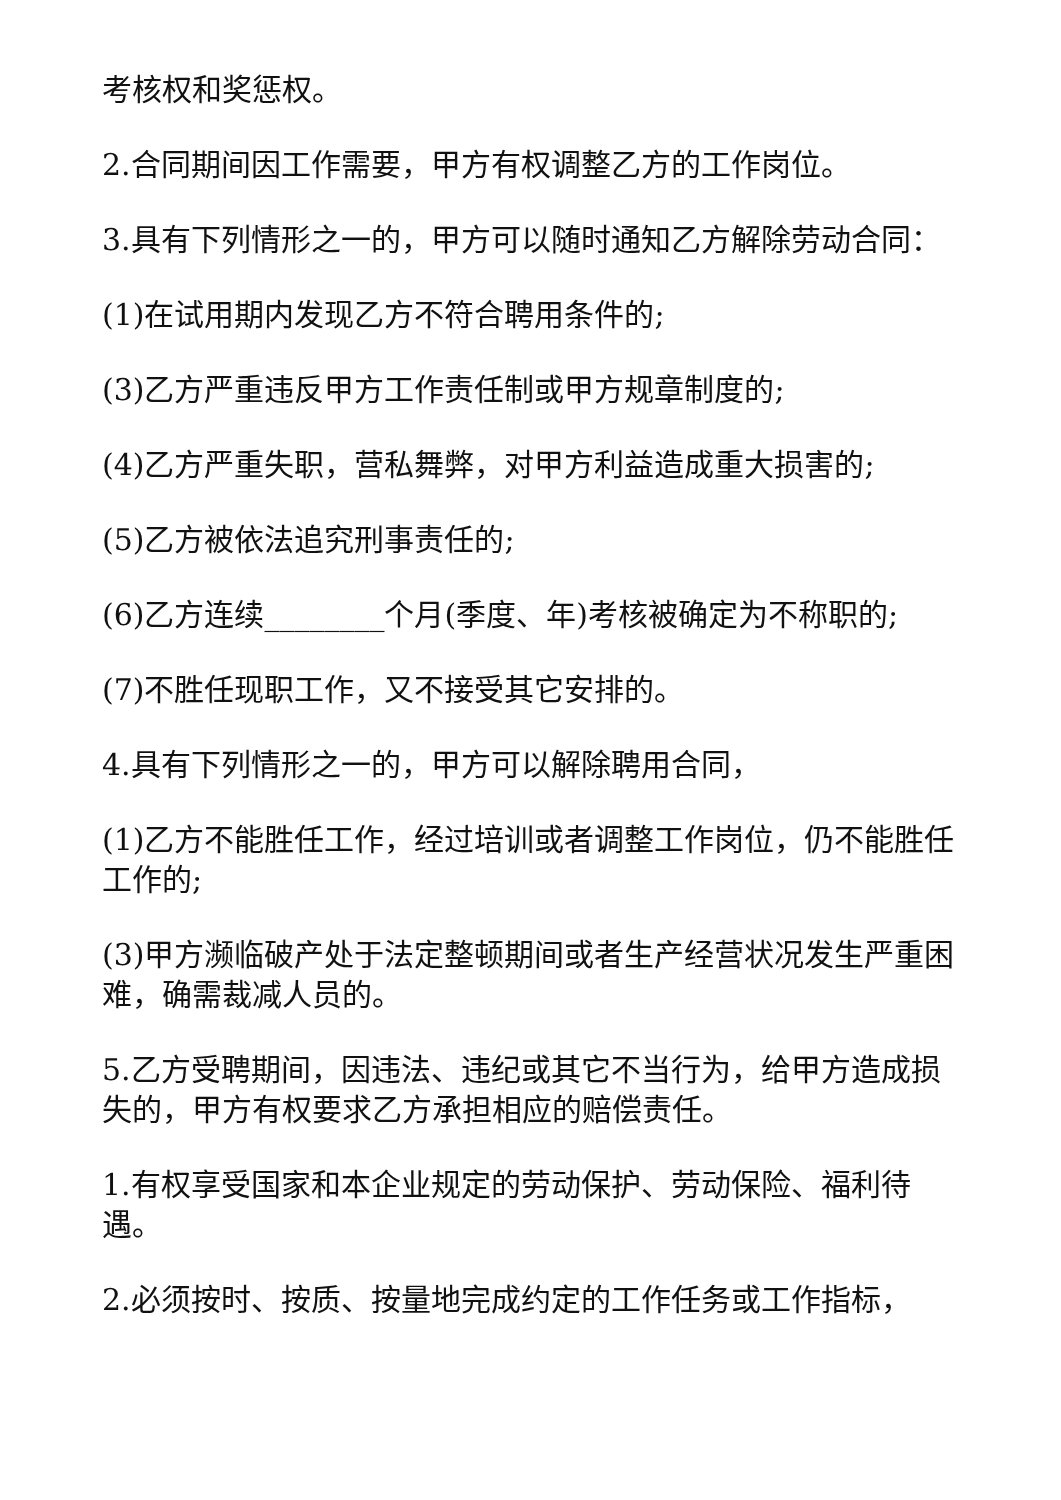考核权和奖惩权。
2.合同期间因工作需要，甲方有权调整乙方的工作岗位。
3.具有下列情形之一的，甲方可以随时通知乙方解除劳动合同：
(1)在试用期内发现乙方不符合聘用条件的;
(3)乙方严重违反甲方工作责任制或甲方规章制度的;
(4)乙方严重失职，营私舞弊，对甲方利益造成重大损害的;
(5)乙方被依法追究刑事责任的;
(6)乙方连续________个月(季度、年)考核被确定为不称职的;
(7)不胜任现职工作，又不接受其它安排的。
4.具有下列情形之一的，甲方可以解除聘用合同，
(1)乙方不能胜任工作，经过培训或者调整工作岗位，仍不能胜任工作的;
(3)甲方濒临破产处于法定整顿期间或者生产经营状况发生严重困难，确需裁减人员的。
5.乙方受聘期间，因违法、违纪或其它不当行为，给甲方造成损失的，甲方有权要求乙方承担相应的赔偿责任。
1.有权享受国家和本企业规定的劳动保护、劳动保险、福利待遇。
2.必须按时、按质、按量地完成约定的工作任务或工作指标，